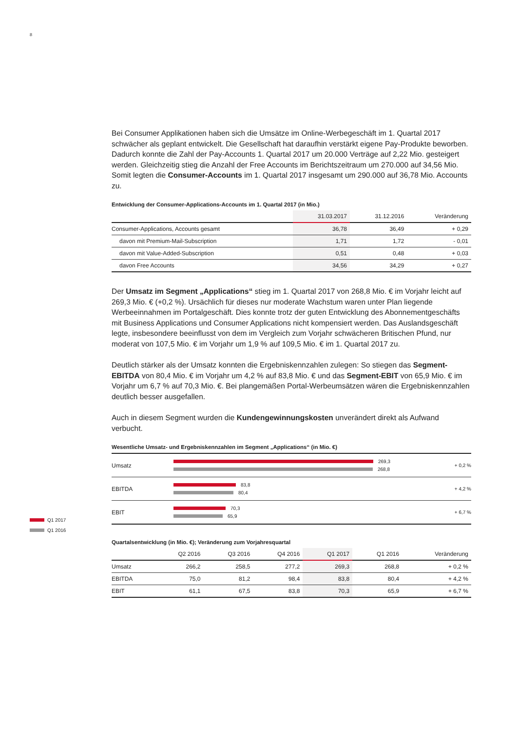8
Q1 2017
Q1 2016
Bei Consumer Applikationen haben sich die Umsätze im Online-Werbegeschäft im 1. Quartal 2017 schwächer als geplant entwickelt. Die Gesellschaft hat daraufhin verstärkt eigene Pay-Produkte beworben. Dadurch konnte die Zahl der Pay-Accounts 1. Quartal 2017 um 20.000 Verträge auf 2,22 Mio. gesteigert werden. Gleichzeitig stieg die Anzahl der Free Accounts im Berichtszeitraum um 270.000 auf 34,56 Mio. Somit legten die Consumer-Accounts im 1. Quartal 2017 insgesamt um 290.000 auf 36,78 Mio. Accounts zu.
Entwicklung der Consumer-Applications-Accounts im 1. Quartal 2017 (in Mio.)
| | 31.03.2017 | 31.12.2016 | Veränderung |
| --- | --- | --- | --- |
| Consumer-Applications, Accounts gesamt | 36,78 | 36,49 | + 0,29 |
| davon mit Premium-Mail-Subscription | 1,71 | 1,72 | - 0,01 |
| davon mit Value-Added-Subscription | 0,51 | 0,48 | + 0,03 |
| davon Free Accounts | 34,56 | 34,29 | + 0,27 |
Der Umsatz im Segment „Applications“ stieg im 1. Quartal 2017 von 268,8 Mio. € im Vorjahr leicht auf 269,3 Mio. € (+0,2 %). Ursächlich für dieses nur moderate Wachstum waren unter Plan liegende Werbeeinnahmen im Portalgeschäft. Dies konnte trotz der guten Entwicklung des Abonnement­geschäfts mit Business Applications und Consumer Applications nicht kompensiert werden. Das Auslandsgeschäft legte, insbesondere beeinflusst von dem im Vergleich zum Vorjahr schwächeren Britischen Pfund, nur moderat von 107,5 Mio. € im Vorjahr um 1,9 % auf 109,5 Mio. € im 1. Quartal 2017 zu.
Deutlich stärker als der Umsatz konnten die Ergebniskennzahlen zulegen: So stiegen das Segment-EBITDA von 80,4 Mio. € im Vorjahr um 4,2 % auf 83,8 Mio. € und das Segment-EBIT von 65,9 Mio. € im Vorjahr um 6,7 % auf 70,3 Mio. €. Bei plangemäßen Portal-Werbeumsätzen wären die Ergebnis­kennzahlen deutlich besser ausgefallen.
Auch in diesem Segment wurden die Kundengewinnungskosten unverändert direkt als Aufwand verbucht.
Wesentliche Umsatz- und Ergebniskennzahlen im Segment „Applications“ (in Mio. €)
Umsatz
269,3
268,8
+ 0,2 %
EBITDA
83,8
80,4
+ 4,2 %
EBIT
70,3
65,9
+ 6,7 %
Quartalsentwicklung (in Mio. €); Veränderung zum Vorjahresquartal
| | Q2 2016 | Q3 2016 | Q4 2016 | Q1 2017 | Q1 2016 | Veränderung |
| --- | --- | --- | --- | --- | --- | --- |
| Umsatz | 266,2 | 258,5 | 277,2 | 269,3 | 268,8 | + 0,2 % |
| EBITDA | 75,0 | 81,2 | 98,4 | 83,8 | 80,4 | + 4,2 % |
| EBIT | 61,1 | 67,5 | 83,8 | 70,3 | 65,9 | + 6,7 % |